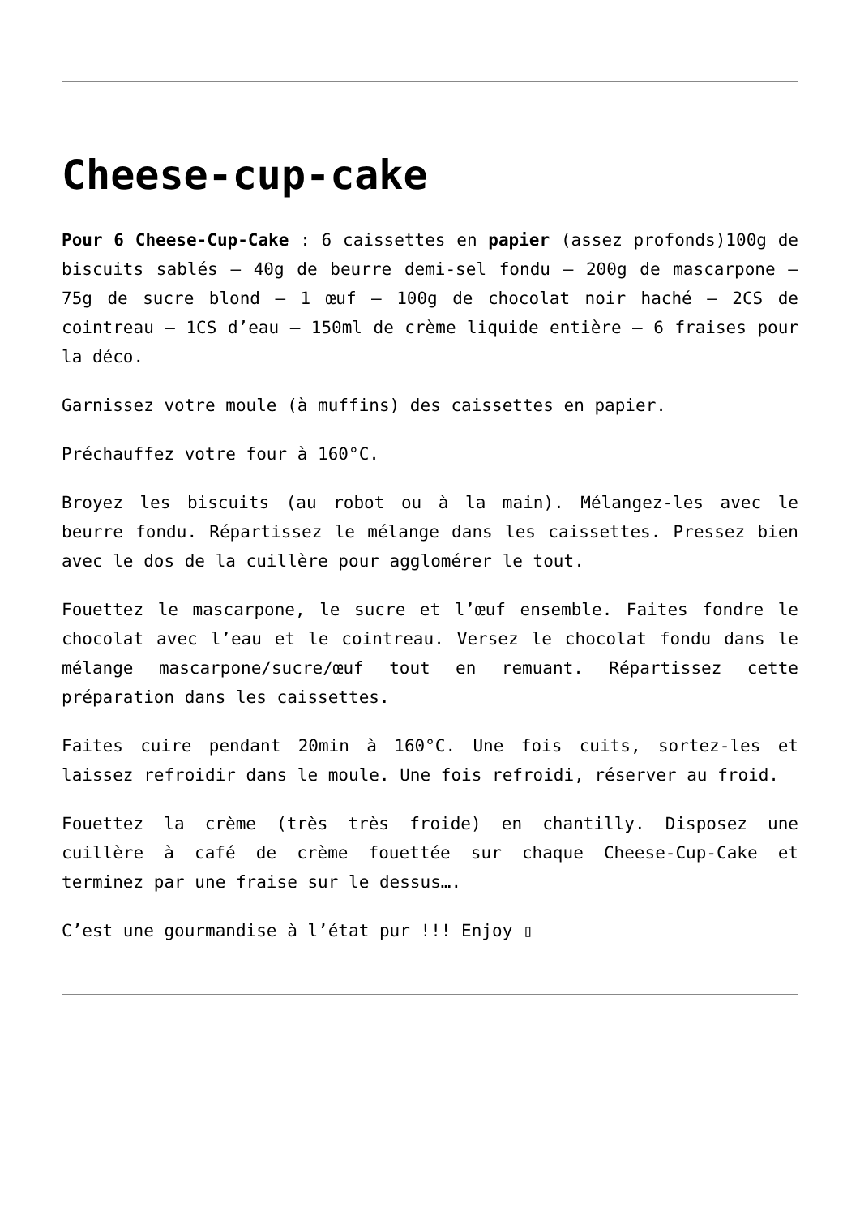Cheese-cup-cake
Pour 6 Cheese-Cup-Cake : 6 caissettes en papier (assez profonds)100g de biscuits sablés – 40g de beurre demi-sel fondu – 200g de mascarpone – 75g de sucre blond – 1 œuf – 100g de chocolat noir haché – 2CS de cointreau – 1CS d’eau – 150ml de crème liquide entière – 6 fraises pour la déco.
Garnissez votre moule (à muffins) des caissettes en papier.
Préchauffez votre four à 160°C.
Broyez les biscuits (au robot ou à la main). Mélangez-les avec le beurre fondu. Répartissez le mélange dans les caissettes. Pressez bien avec le dos de la cuillère pour agglomérer le tout.
Fouettez le mascarpone, le sucre et l’œuf ensemble. Faites fondre le chocolat avec l’eau et le cointreau. Versez le chocolat fondu dans le mélange mascarpone/sucre/œuf tout en remuant. Répartissez cette préparation dans les caissettes.
Faites cuire pendant 20min à 160°C. Une fois cuits, sortez-les et laissez refroidir dans le moule. Une fois refroidi, réserver au froid.
Fouettez la crème (très très froide) en chantilly. Disposez une cuillère à café de crème fouettée sur chaque Cheese-Cup-Cake et terminez par une fraise sur le dessus….
C’est une gourmandise à l’état pur !!! Enjoy ▯